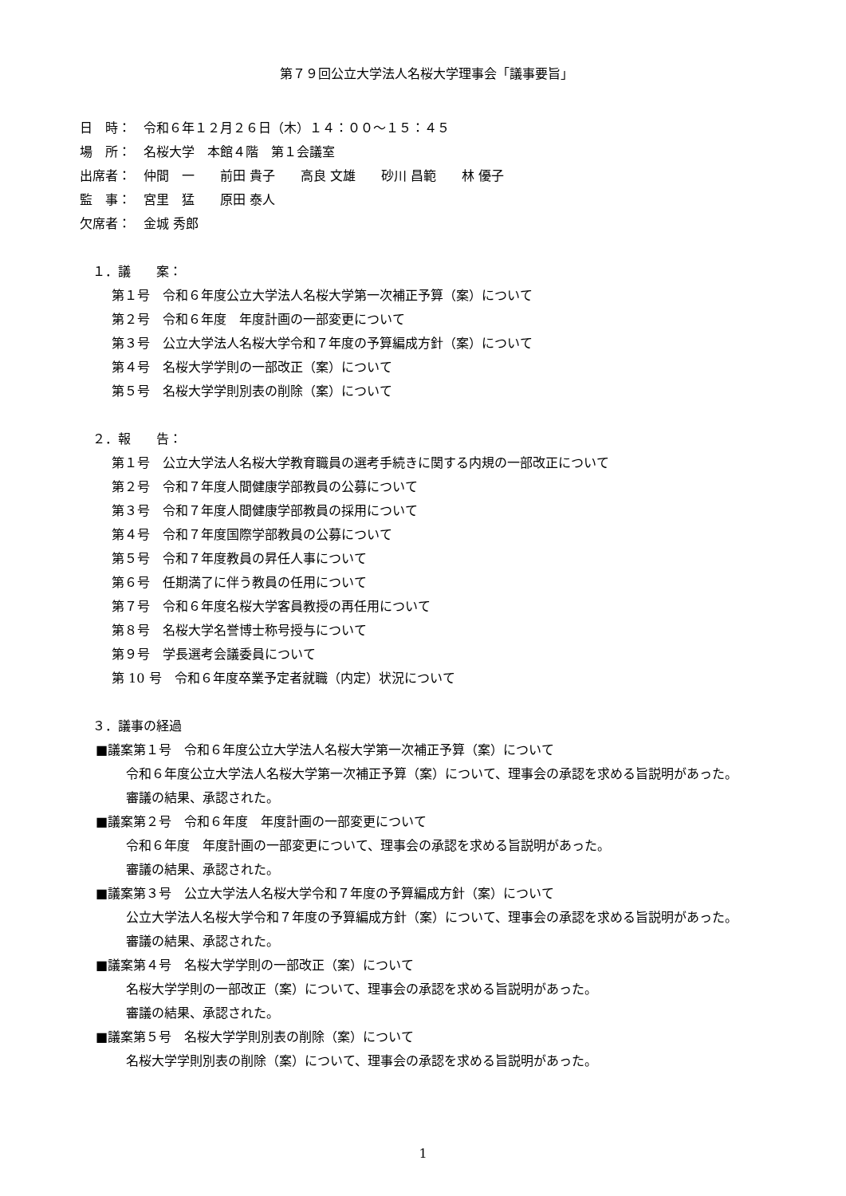第７９回公立大学法人名桜大学理事会「議事要旨」
日　時：　令和６年１２月２６日（木）１４：００～１５：４５
場　所：　名桜大学　本館４階　第１会議室
出席者：　仲間　一　　前田 貴子　　高良 文雄　　砂川 昌範　　林 優子
監　事：　宮里　猛　　原田 泰人
欠席者：　金城 秀郎
　１．議　　案：
第１号　令和６年度公立大学法人名桜大学第一次補正予算（案）について
第２号　令和６年度　年度計画の一部変更について
第３号　公立大学法人名桜大学令和７年度の予算編成方針（案）について
第４号　名桜大学学則の一部改正（案）について
第５号　名桜大学学則別表の削除（案）について
　２．報　　告：
第１号　公立大学法人名桜大学教育職員の選考手続きに関する内規の一部改正について
第２号　令和７年度人間健康学部教員の公募について
第３号　令和７年度人間健康学部教員の採用について
第４号　令和７年度国際学部教員の公募について
第５号　令和７年度教員の昇任人事について
第６号　任期満了に伴う教員の任用について
第７号　令和６年度名桜大学客員教授の再任用について
第８号　名桜大学名誉博士称号授与について
第９号　学長選考会議委員について
第 10 号　令和６年度卒業予定者就職（内定）状況について
　３．議事の経過
■議案第１号　令和６年度公立大学法人名桜大学第一次補正予算（案）について
令和６年度公立大学法人名桜大学第一次補正予算（案）について、理事会の承認を求める旨説明があった。
審議の結果、承認された。
■議案第２号　令和６年度　年度計画の一部変更について
令和６年度　年度計画の一部変更について、理事会の承認を求める旨説明があった。
審議の結果、承認された。
■議案第３号　公立大学法人名桜大学令和７年度の予算編成方針（案）について
公立大学法人名桜大学令和７年度の予算編成方針（案）について、理事会の承認を求める旨説明があった。
審議の結果、承認された。
■議案第４号　名桜大学学則の一部改正（案）について
名桜大学学則の一部改正（案）について、理事会の承認を求める旨説明があった。
審議の結果、承認された。
■議案第５号　名桜大学学則別表の削除（案）について
名桜大学学則別表の削除（案）について、理事会の承認を求める旨説明があった。
1